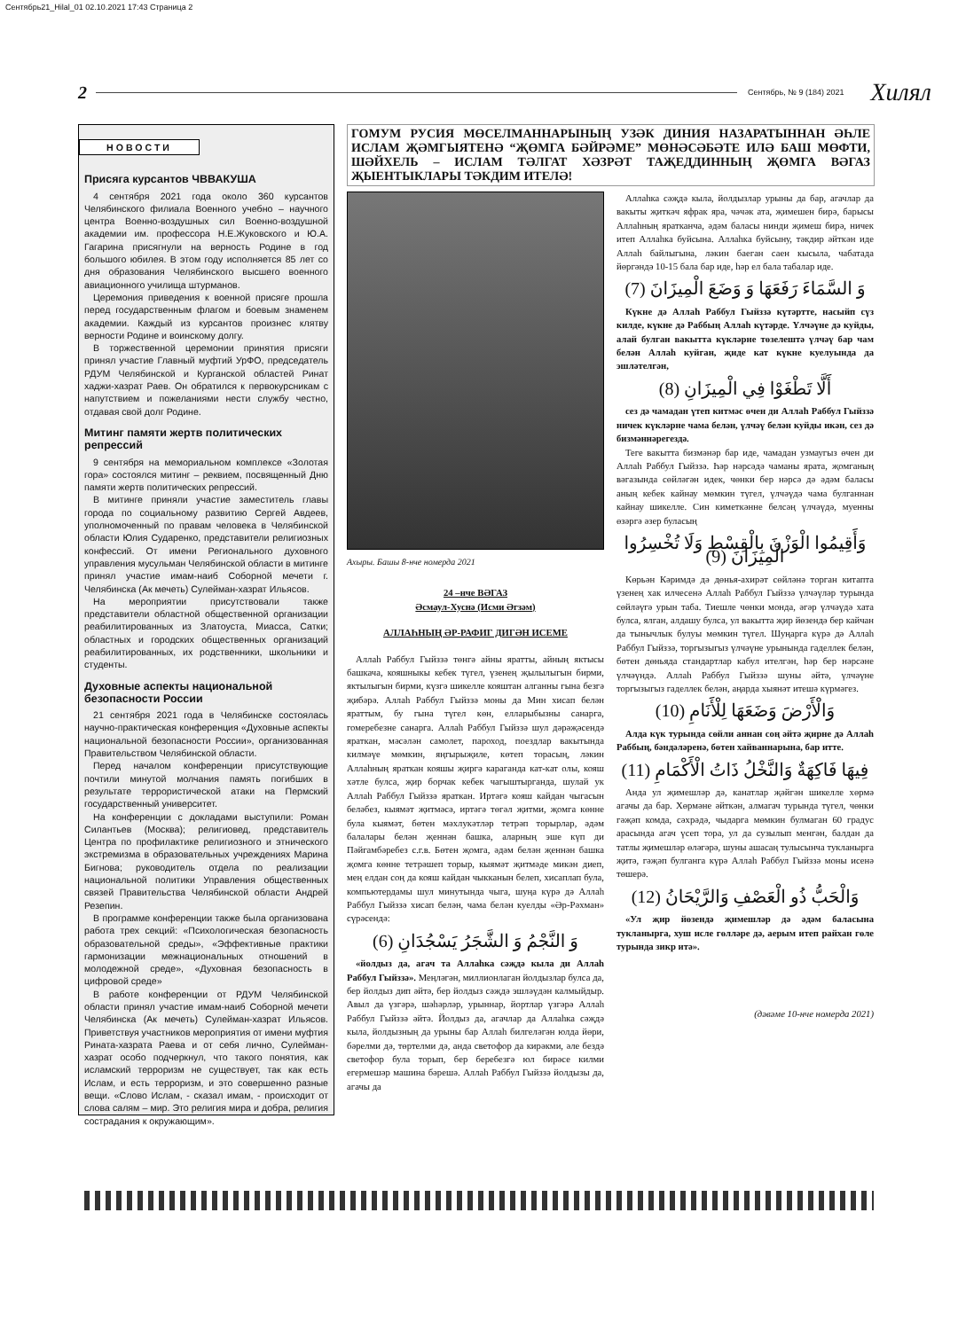Сентябрь21_Hilal_01 02.10.2021 17:43 Страница 2
2 Сентябрь, № 9 (184) 2021 Хилял
НОВОСТИ
Присяга курсантов ЧВВАКУША
4 сентября 2021 года около 360 курсантов Челябинского филиала Военного учебно – научного центра Военно-воздушных сил Военно-воздушной академии им. профессора Н.Е.Жуковского и Ю.А. Гагарина присягнули на верность Родине в год большого юбилея. В этом году исполняется 85 лет со дня образования Челябинского высшего военного авиационного училища штурманов.
Церемония приведения к военной присяге прошла перед государственным флагом и боевым знаменем академии. Каждый из курсантов произнес клятву верности Родине и воинскому долгу.
В торжественной церемонии принятия присяги принял участие Главный муфтий УрФО, председатель РДУМ Челябинской и Курганской областей Ринат хаджи-хазрат Раев. Он обратился к первокурсникам с напутствием и пожеланиями нести службу честно, отдавая свой долг Родине.
Митинг памяти жертв политических репрессий
9 сентября на мемориальном комплексе «Золотая гора» состоялся митинг – реквием, посвященный Дню памяти жертв политических репрессий.
В митинге приняли участие заместитель главы города по социальному развитию Сергей Авдеев, уполномоченный по правам человека в Челябинской области Юлия Сударенко, представители религиозных конфессий. От имени Регионального духовного управления мусульман Челябинской области в митинге принял участие имам-наиб Соборной мечети г. Челябинска (Ак мечеть) Сулейман-хазрат Ильясов.
На мероприятии присутствовали также представители областной общественной организации реабилитированных из Златоуста, Миасса, Сатки; областных и городских общественных организаций реабилитированных, их родственники, школьники и студенты.
Духовные аспекты национальной безопасности России
21 сентября 2021 года в Челябинске состоялась научно-практическая конференция «Духовные аспекты национальной безопасности России», организованная Правительством Челябинской области.
Перед началом конференции присутствующие почтили минутой молчания память погибших в результате террористической атаки на Пермский государственный университет.
На конференции с докладами выступили: Роман Силантьев (Москва); религиовед, представитель Центра по профилактике религиозного и этнического экстремизма в образовательных учреждениях Марина Бигнова; руководитель отдела по реализации национальной политики Управления общественных связей Правительства Челябинской области Андрей Резепин.
В программе конференции также была организована работа трех секций: «Психологическая безопасность образовательной среды», «Эффективные практики гармонизации межнациональных отношений в молодежной среде», «Духовная безопасность в цифровой среде»
В работе конференции от РДУМ Челябинской области принял участие имам-наиб Соборной мечети Челябинска (Ак мечеть) Сулейман-хазрат Ильясов. Приветствуя участников мероприятия от имени муфтия Рината-хазрата Раева и от себя лично, Сулейман-хазрат особо подчеркнул, что такого понятия, как исламский терроризм не существует, так как есть Ислам, и есть терроризм, и это совершенно разные вещи. «Слово Ислам, - сказал имам, - происходит от слова салям – мир. Это религия мира и добра, религия сострадания к окружающим».
ГОМУМ РУСИЯ МӨСЕЛМАННАРЫНЫҢ УЗӘК ДИНИЯ НАЗАРАТЫННАН ӘҺЛЕ ИСЛАМ ҖӘМГЫЯТЕНӘ “ҖӨМГА БӘЙРӘМЕ” МӨНӘСӘБӘТЕ ИЛӘ БАШ МӨФТИ, ШӘЙХЕЛЬ – ИСЛАМ ТӘЛГАТ ХӘЗРӘТ ТАҖЕДДИННЫҢ ҖӨМГА ВӘГАЗ ҖЫЕНТЫКЛАРЫ ТӘКДИМ ИТЕЛӘ!
Ахыры. Башы 8-нче номерда 2021
24 –нче ВӘГАЗ
Әсмаул-Хуснә (Исми Әгзәм)
АЛЛАҺНЫҢ ӘР-РАФИГ ДИГӘН ИСЕМЕ
Аллаһ Раббул Гыйззә төнгә айны яратты, айның яктысы башкача, кояшныкы кебек түгел, үзенең җылылыгын бирми, яктылыгын бирми, күзгә шикелле кояштан алганны гына безгә җибәрә. Аллаһ Раббул Гыйззә моны да Мин хисап белән яраттым, бу гына түгел көн, елларыбызны санарга, гомеребезне санарга. Аллаһ Раббул Гыйззә шул дәрәҗәсендә яраткан, мәсәлән самолет, пароход, поездлар вакытында килмәүе мөмкин, яңгырыҗиле, көтеп торасың, ләкин Аллаһның яраткан кояшы җиргә караганда кат-кат олы, кояш хәтле булса, җир борчак кебек чагыштырганда, шулай ук Аллаһ Раббул Гыйззә яраткан. Иртәгә кояш кайдан чыгасын беләбез, кыямәт җитмәсә, иртәгә төгәл җитми, җомга көнне була кыямәт, бөтен мәхлукәтләр тетрәп торырлар, әдәм балалары белән җеннән башка, аларның эше күп ди Пәйгамбәребез с.г.в. Бөтен җомга, әдәм белән җеннән башка җомга көнне тетрәшеп торыр, кыямәт җитмәде микән диеп, мең елдан соң да кояш кайдан чыкканын белеп, хисаплап була, компьютердамы шул минутында чыга, шуңа күрә дә Аллаһ Раббул Гыйззә хисап белән, чама белән куелды «Әр-Рәхман» сүрәсендә:
وَ النَّجْمُ وَ الشَّجَرُ يَسْجُدَانِ (6)
«йолдыз да, агач та Аллаһка сәҗдә кыла ди Аллаһ Раббул Гыйззә». Меңләгән, миллионлаган йолдызлар булса да, бер йолдыз дип әйтә, бер йолдыз сәҗдә эшләүдән калмыйдыр. Авыл да үзгәрә, шәһәрләр, урыннар, йортлар үзгәрә Аллаһ Раббул Гыйззә әйтә. Йолдыз да, агачлар да Аллаһка сәҗдә кыла, йолдызның да урыны бар Аллаһ билгеләгән юлда йөри, бәрелми дә, төртелми дә, анда светофор да кирәкми, әле бездә светофор була торып, бер беребезгә юл бирәсе килми егермешәр машина бәрешә. Аллаһ Раббул Гыйззә йолдызы да, агачы да
Аллаһка сәҗдә кыла, йолдызлар урыны да бар, агачлар да вакыты җиткәч яфрак яра, чәчәк ата, җимешен бирә, барысы Аллаһның яратканча, әдәм баласы нинди җимеш бирә, ничек итеп Аллаһка буйсына. Аллаһка буйсыну, тәкдир әйткән иде Аллаһ байлыгына, ләкин баеган саен кысыла, чабатада йөргәндә 10-15 бала бар иде, һәр ел бала табалар иде.
وَ السَّمَاءَ رَفَعَهَا وَ وَضَعَ الْمِيزَانَ (7)
Күкне дә Аллаһ Раббул Гыйззә күтәртте, насыйп сүз килде, күкне дә Раббың Аллаһ күтәрде. Үлчәүне дә куйды, алай булган вакытта күкләрне төзелештә үлчәү бар чам белән Аллаһ куйган, җиде кат күкне куелуында да эшләтелгән,
أَلَّا تَطْغَوْا فِي الْمِيزَانِ (8)
сез дә чамадан үтеп китмәс өчен ди Аллаһ Раббул Гыйззә ничек күкләрне чама белән, үлчәү белән куйды икән, сез дә бизмәннәрегездә.
Теге вакытта бизмәнәр бар иде, чамадан узмаугыз өчен ди Аллаһ Раббул Гыйззә. Һәр нәрсәдә чаманы ярата, җомганың вәгазында сөйләгән идек, чөнки бер нәрсә дә әдәм баласы аның кебек кайнау мөмкин түгел, үлчәүдә чама булганнан кайнау шикелле. Син киметкәнне белсәң үлчәүдә, муенны өзәргә әзер буласың
وَأَقِيمُوا الْوَزْنَ بِالْقِسْطِ وَلَا تُخْسِرُوا الْمِيزَانَ (9)
Көрьән Кәримдә дә дөнья-ахирәт сөйләнә торган китапта үзенең хак илчесенә Аллаһ Раббул Гыйззә үлчәүләр турында сөйләүгә урын таба. Тиешле чөнки монда, әгәр үлчәүдә хата булса, ялган, алдашу булса, ул вакытта җир йөзендә бер кайчан да тынычлык булуы мөмкин түгел. Шуңарга күрә дә Аллаһ Раббул Гыйззә, торгызыгыз үлчәүне урынында гаделлек белән, бөтен дөньяда стандартлар кабул ителгән, һәр бер нәрсәне үлчәүндә. Аллаһ Раббул Гыйззә шуны әйтә, үлчәүне торгызыгыз гаделлек белән, аңарда хыянәт итешә күрмәгез.
وَالْأَرْضَ وَضَعَهَا لِلْأَنَامِ (10)
Алда күк турында сөйли аннан соң әйтә җирне дә Аллаһ Раббың, бәндәләренә, бөтен хайваннарына, бар итте.
فِيهَا فَاكِهَةٌ وَالنَّخْلُ ذَاتُ الْأَكْمَامِ (11)
Анда ул җимешләр дә, канатлар җәйгән шикелле хөрмә агачы да бар. Хөрмәне әйткән, алмагач турында түгел, чөнки гәҗәп комда, сәхрәдә, чыдарга мөмкин булмаган 60 градус арасында агач үсеп тора, ул да сузылып менгән, балдан да татлы җимешләр өләгәрә, шуны ашасаң тулысынча тукланырга җитә, гәҗәп булганга күрә Аллаһ Раббул Гыйззә моны исенә төшерә.
وَالْحَبُّ ذُو الْعَصْفِ وَالرَّيْحَانُ (12)
«Ул җир йөзендә җимешләр дә әдәм баласына тукланырга, хуш исле гөлләре дә, аерым итеп райхан гөле турында зикр итә».
(дәвәме 10-нче номерда 2021)